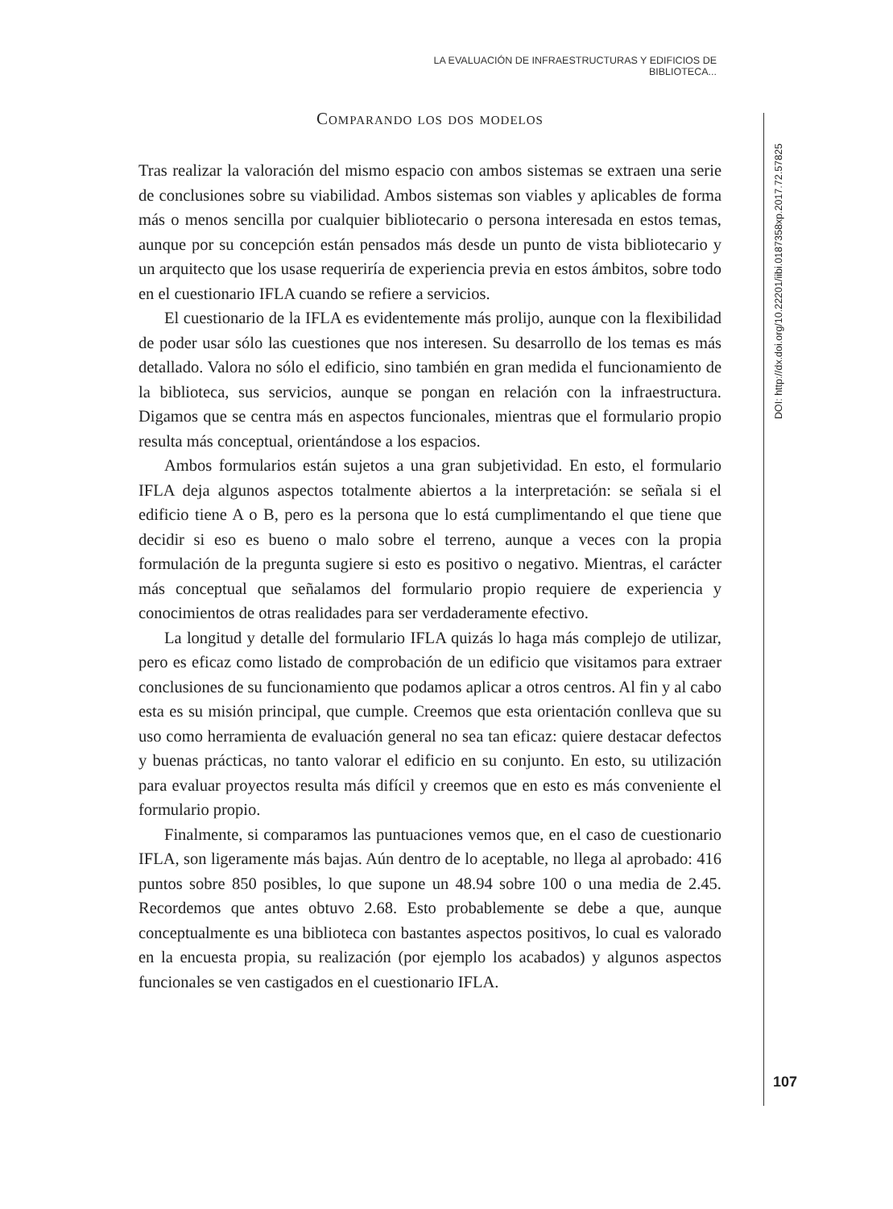LA EVALUACIÓN DE INFRAESTRUCTURAS Y EDIFICIOS DE BIBLIOTECA...
Comparando los dos modelos
Tras realizar la valoración del mismo espacio con ambos sistemas se extraen una serie de conclusiones sobre su viabilidad. Ambos sistemas son viables y aplicables de forma más o menos sencilla por cualquier bibliotecario o persona interesada en estos temas, aunque por su concepción están pensados más desde un punto de vista bibliotecario y un arquitecto que los usase requeriría de experiencia previa en estos ámbitos, sobre todo en el cuestionario IFLA cuando se refiere a servicios.
El cuestionario de la IFLA es evidentemente más prolijo, aunque con la flexibilidad de poder usar sólo las cuestiones que nos interesen. Su desarrollo de los temas es más detallado. Valora no sólo el edificio, sino también en gran medida el funcionamiento de la biblioteca, sus servicios, aunque se pongan en relación con la infraestructura. Digamos que se centra más en aspectos funcionales, mientras que el formulario propio resulta más conceptual, orientándose a los espacios.
Ambos formularios están sujetos a una gran subjetividad. En esto, el formulario IFLA deja algunos aspectos totalmente abiertos a la interpretación: se señala si el edificio tiene A o B, pero es la persona que lo está cumplimentando el que tiene que decidir si eso es bueno o malo sobre el terreno, aunque a veces con la propia formulación de la pregunta sugiere si esto es positivo o negativo. Mientras, el carácter más conceptual que señalamos del formulario propio requiere de experiencia y conocimientos de otras realidades para ser verdaderamente efectivo.
La longitud y detalle del formulario IFLA quizás lo haga más complejo de utilizar, pero es eficaz como listado de comprobación de un edificio que visitamos para extraer conclusiones de su funcionamiento que podamos aplicar a otros centros. Al fin y al cabo esta es su misión principal, que cumple. Creemos que esta orientación conlleva que su uso como herramienta de evaluación general no sea tan eficaz: quiere destacar defectos y buenas prácticas, no tanto valorar el edificio en su conjunto. En esto, su utilización para evaluar proyectos resulta más difícil y creemos que en esto es más conveniente el formulario propio.
Finalmente, si comparamos las puntuaciones vemos que, en el caso de cuestionario IFLA, son ligeramente más bajas. Aún dentro de lo aceptable, no llega al aprobado: 416 puntos sobre 850 posibles, lo que supone un 48.94 sobre 100 o una media de 2.45. Recordemos que antes obtuvo 2.68. Esto probablemente se debe a que, aunque conceptualmente es una biblioteca con bastantes aspectos positivos, lo cual es valorado en la encuesta propia, su realización (por ejemplo los acabados) y algunos aspectos funcionales se ven castigados en el cuestionario IFLA.
DOI: http://dx.doi.org/10.22201/iibi.0187358xp.2017.72.57825
107